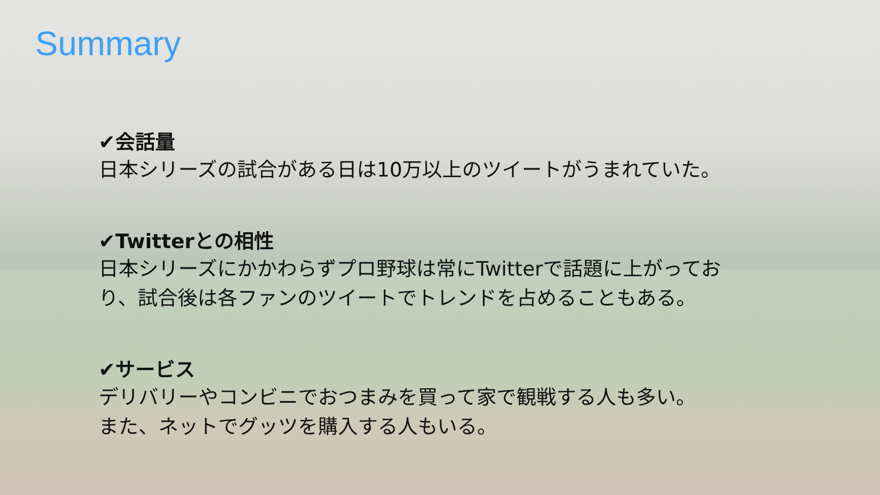Summary
✔会話量
日本シリーズの試合がある日は10万以上のツイートがうまれていた。
✔Twitterとの相性
日本シリーズにかかわらずプロ野球は常にTwitterで話題に上がってお
り、試合後は各ファンのツイートでトレンドを占めることもある。
✔サービス
デリバリーやコンビニでおつまみを買って家で観戦する人も多い。
また、ネットでグッツを購入する人もいる。